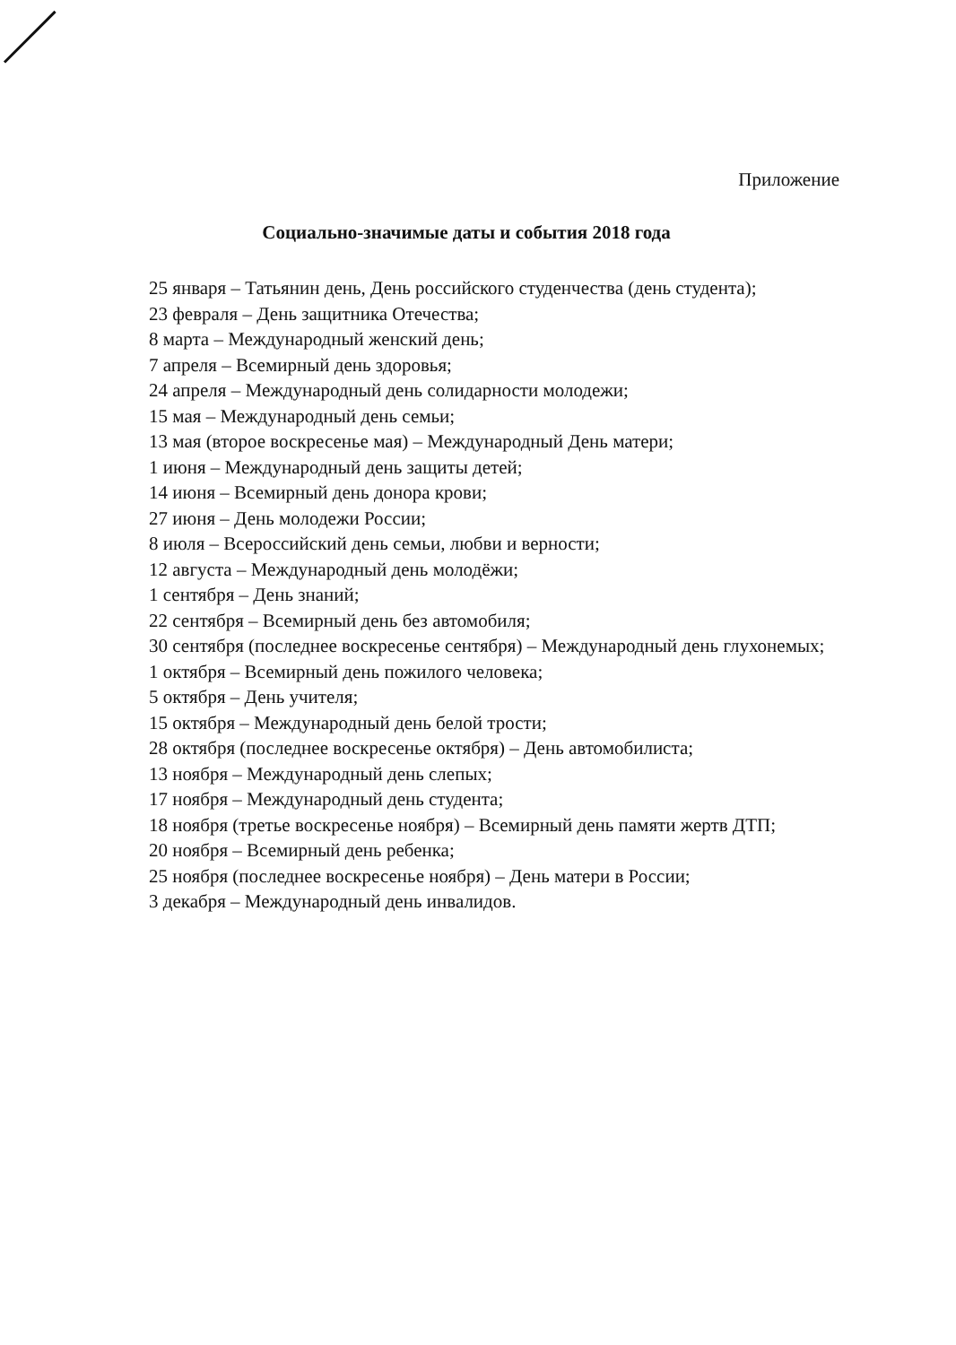Приложение
Социально-значимые даты и события 2018 года
25 января – Татьянин день, День российского студенчества (день студента);
23 февраля – День защитника Отечества;
8 марта – Международный женский день;
7 апреля – Всемирный день здоровья;
24 апреля – Международный день солидарности молодежи;
15 мая – Международный день семьи;
13 мая (второе воскресенье мая) – Международный День матери;
1 июня – Международный день защиты детей;
14 июня – Всемирный день донора крови;
27 июня – День молодежи России;
8 июля – Всероссийский день семьи, любви и верности;
12 августа – Международный день молодёжи;
1 сентября – День знаний;
22 сентября – Всемирный день без автомобиля;
30 сентября (последнее воскресенье сентября) – Международный день глухонемых;
1 октября – Всемирный день пожилого человека;
5 октября – День учителя;
15 октября – Международный день белой трости;
28 октября (последнее воскресенье октября) – День автомобилиста;
13 ноября – Международный день слепых;
17 ноября – Международный день студента;
18 ноября (третье воскресенье ноября) – Всемирный день памяти жертв ДТП;
20 ноября – Всемирный день ребенка;
25 ноября (последнее воскресенье ноября) – День матери в России;
3 декабря – Международный день инвалидов.